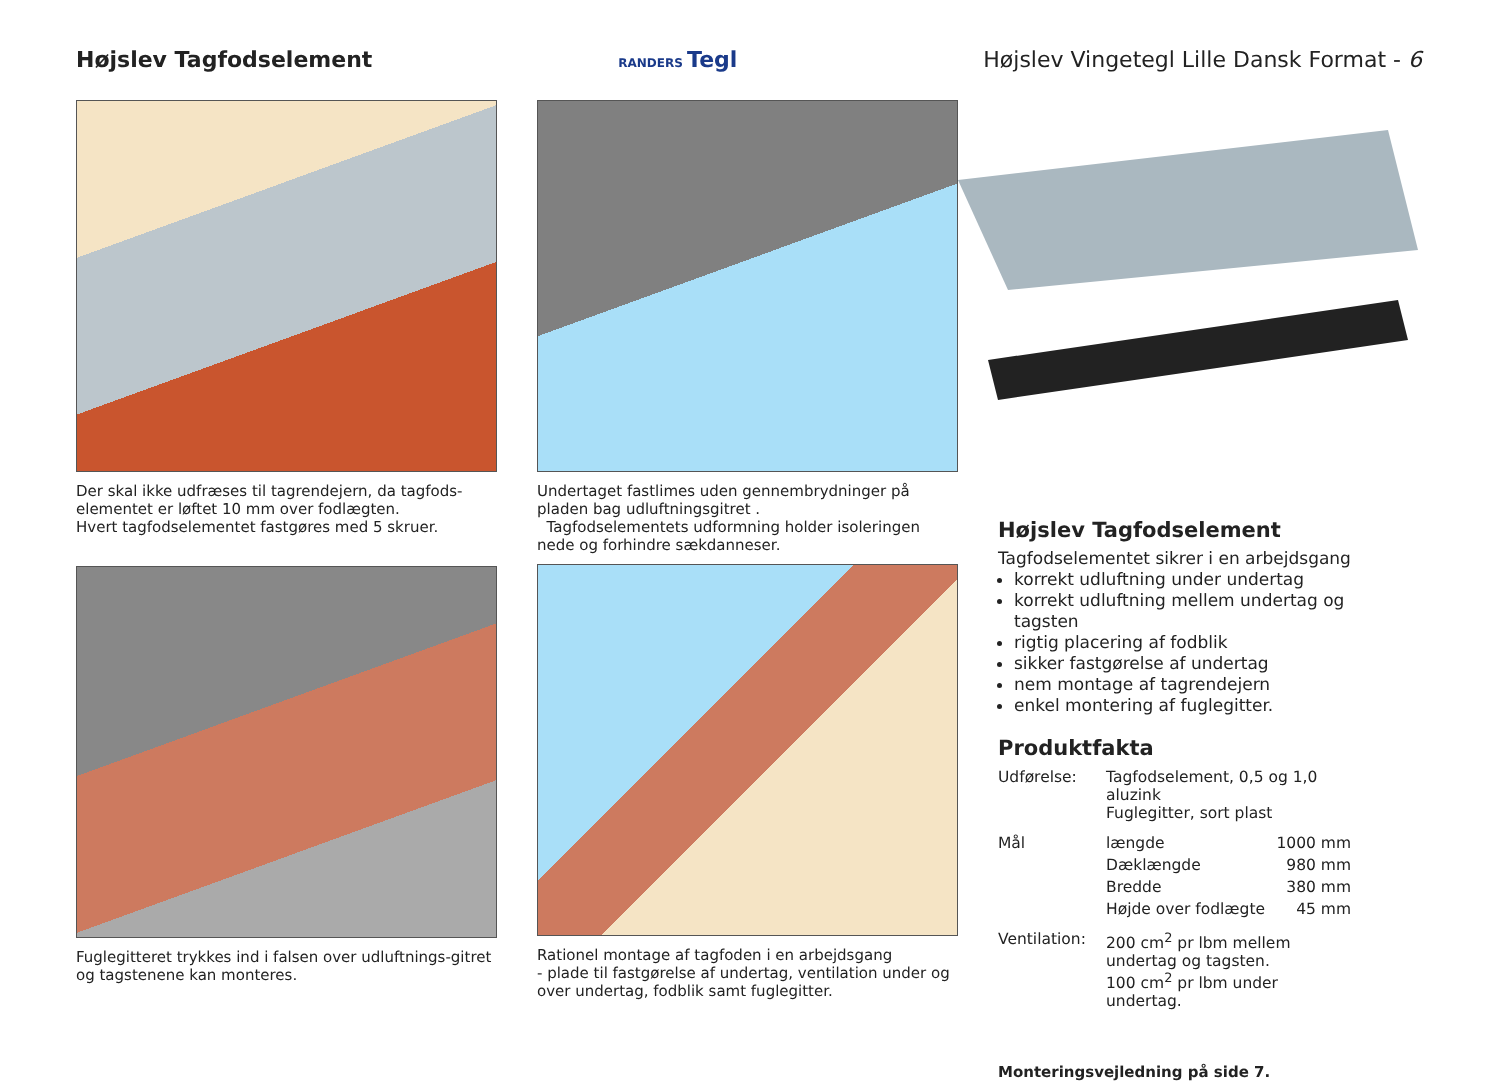Højslev Tagfodselement
RANDERS Tegl
Højslev Vingetegl Lille Dansk Format - 6
Der skal ikke udfræses til tagrendejern, da tagfods-elementet er løftet 10 mm over fodlægten.
Hvert tagfodselementet fastgøres med 5 skruer.
Fuglegitteret trykkes ind i falsen over udluftnings-gitret og tagstenene kan monteres.
Undertaget fastlimes uden gennembrydninger på pladen bag udluftningsgitret .
Tagfodselementets udformning holder isoleringen nede og forhindre sækdanneser.
Rationel montage af tagfoden i en arbejdsgang
- plade til fastgørelse af undertag, ventilation under og over undertag, fodblik samt fuglegitter.
Højslev Tagfodselement
Tagfodselementet sikrer i en arbejdsgang
korrekt udluftning under undertag
korrekt udluftning mellem undertag og tagsten
rigtig placering af fodblik
sikker fastgørelse af undertag
nem montage af tagrendejern
enkel montering af fuglegitter.
Produktfakta
| Udførelse: | Tagfodselement, 0,5 og 1,0 aluzink Fuglegitter, sort plast | |
| Mål | længde | 1000 mm |
| | Dæklængde | 980 mm |
| | Bredde | 380 mm |
| | Højde over fodlægte | 45 mm |
| Ventilation: | 200 cm<sup>2</sup> pr lbm mellem undertag og tagsten. 100 cm<sup>2</sup> pr lbm under undertag. | |
Monteringsvejledning på side 7.